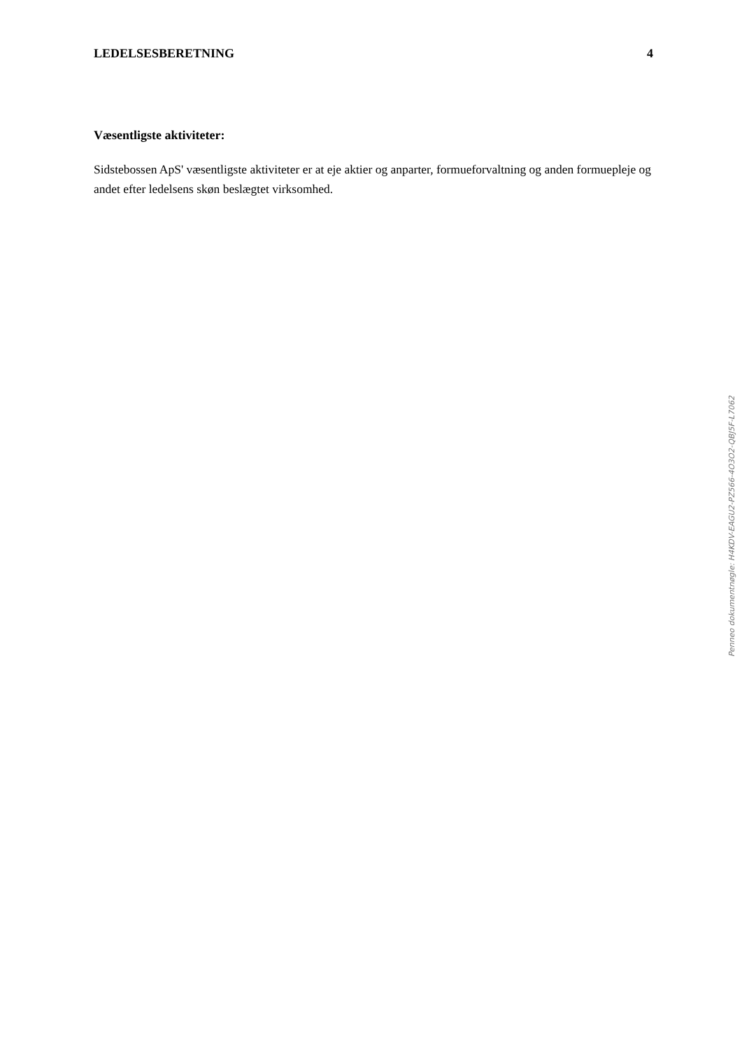LEDELSESBERETNING 4
Væsentligste aktiviteter:
Sidstebossen ApS' væsentligste aktiviteter er at eje aktier og anparter, formueforvaltning og anden formuepleje og andet efter ledelsens skøn beslægtet virksomhed.
Penneo dokumentnøgle: H4KDV-EAGU2-PZ566-4O3O2-QBJ5F-L7062